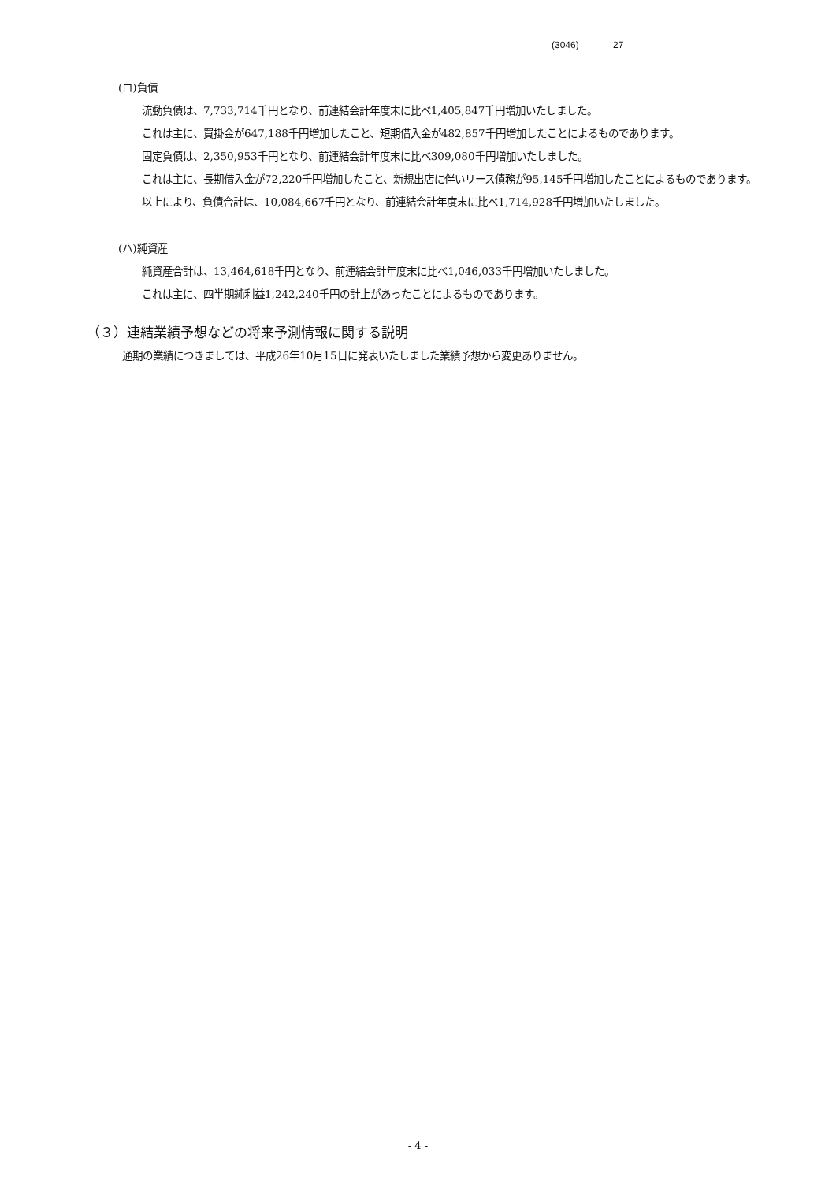(3046) 27
(ロ)負債
流動負債は、7,733,714千円となり、前連結会計年度末に比べ1,405,847千円増加いたしました。
これは主に、買掛金が647,188千円増加したこと、短期借入金が482,857千円増加したことによるものであります。
固定負債は、2,350,953千円となり、前連結会計年度末に比べ309,080千円増加いたしました。
これは主に、長期借入金が72,220千円増加したこと、新規出店に伴いリース債務が95,145千円増加したことによるものであります。
以上により、負債合計は、10,084,667千円となり、前連結会計年度末に比べ1,714,928千円増加いたしました。
(ハ)純資産
純資産合計は、13,464,618千円となり、前連結会計年度末に比べ1,046,033千円増加いたしました。
これは主に、四半期純利益1,242,240千円の計上があったことによるものであります。
（３）連結業績予想などの将来予測情報に関する説明
通期の業績につきましては、平成26年10月15日に発表いたしました業績予想から変更ありません。
- 4 -